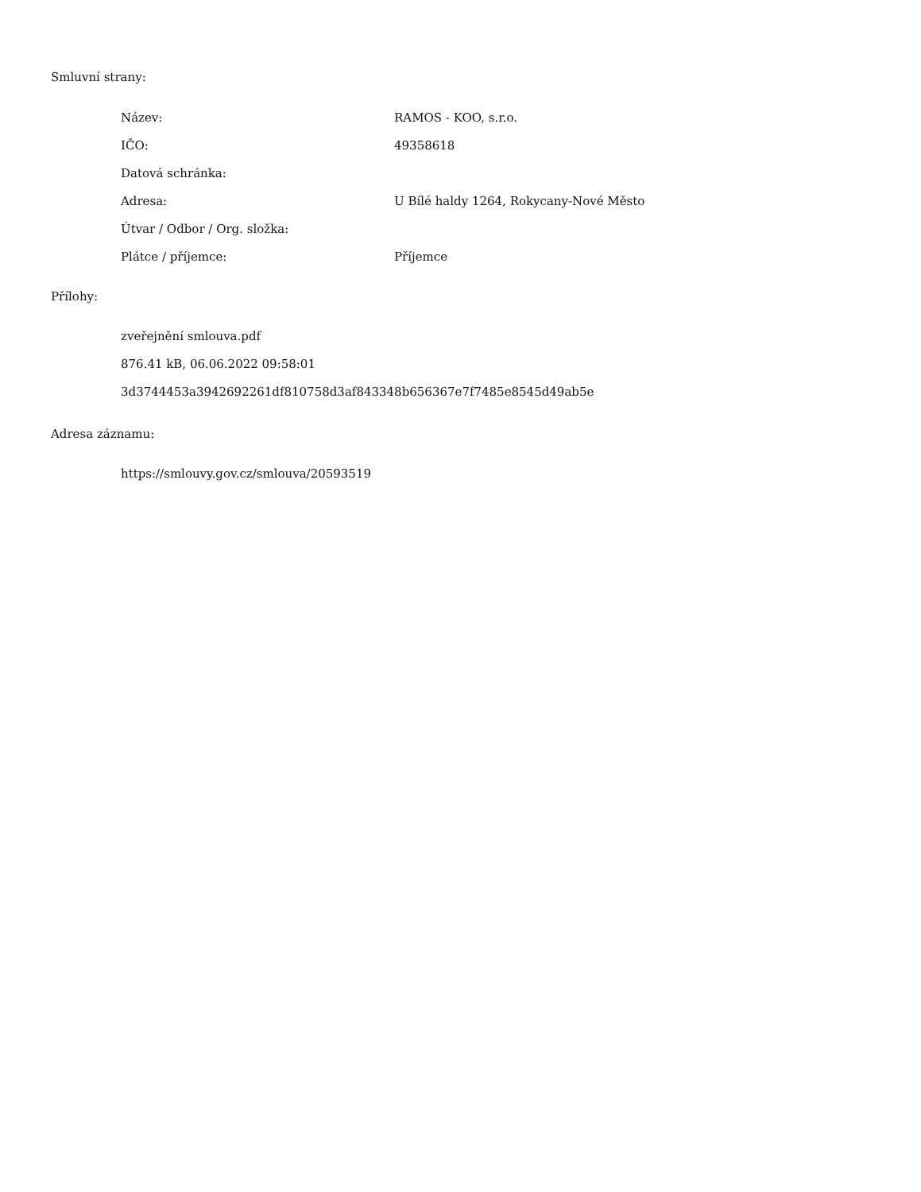Smluvní strany:
| Název: | RAMOS - KOO, s.r.o. |
| IČO: | 49358618 |
| Datová schránka: | |
| Adresa: | U Bílé haldy 1264, Rokycany-Nové Město |
| Útvar / Odbor / Org. složka: | |
| Plátce / příjemce: | Příjemce |
Přílohy:
zveřejnění smlouva.pdf
876.41 kB, 06.06.2022 09:58:01
3d3744453a3942692261df810758d3af843348b656367e7f7485e8545d49ab5e
Adresa záznamu:
https://smlouvy.gov.cz/smlouva/20593519